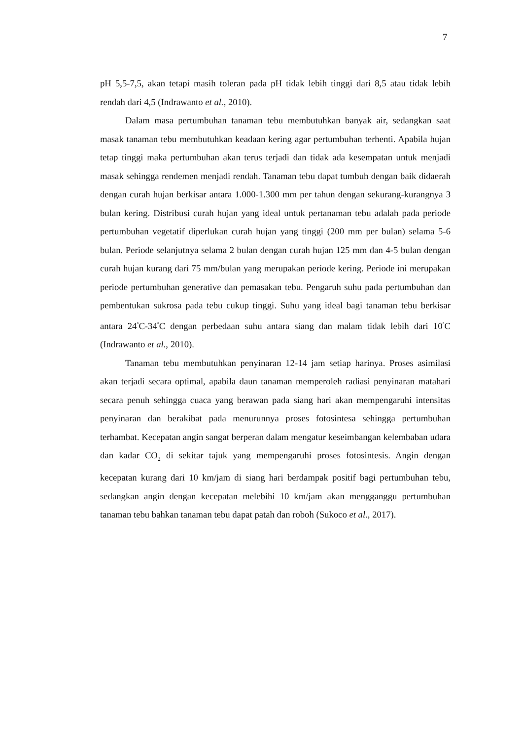7
pH 5,5-7,5, akan tetapi masih toleran pada pH tidak lebih tinggi dari 8,5 atau tidak lebih rendah dari 4,5 (Indrawanto et al., 2010).
Dalam masa pertumbuhan tanaman tebu membutuhkan banyak air, sedangkan saat masak tanaman tebu membutuhkan keadaan kering agar pertumbuhan terhenti. Apabila hujan tetap tinggi maka pertumbuhan akan terus terjadi dan tidak ada kesempatan untuk menjadi masak sehingga rendemen menjadi rendah. Tanaman tebu dapat tumbuh dengan baik didaerah dengan curah hujan berkisar antara 1.000-1.300 mm per tahun dengan sekurang-kurangnya 3 bulan kering. Distribusi curah hujan yang ideal untuk pertanaman tebu adalah pada periode pertumbuhan vegetatif diperlukan curah hujan yang tinggi (200 mm per bulan) selama 5-6 bulan. Periode selanjutnya selama 2 bulan dengan curah hujan 125 mm dan 4-5 bulan dengan curah hujan kurang dari 75 mm/bulan yang merupakan periode kering. Periode ini merupakan periode pertumbuhan generative dan pemasakan tebu. Pengaruh suhu pada pertumbuhan dan pembentukan sukrosa pada tebu cukup tinggi. Suhu yang ideal bagi tanaman tebu berkisar antara 24<sup>°</sup>C-34<sup>°</sup>C dengan perbedaan suhu antara siang dan malam tidak lebih dari 10<sup>°</sup>C (Indrawanto et al., 2010).
Tanaman tebu membutuhkan penyinaran 12-14 jam setiap harinya. Proses asimilasi akan terjadi secara optimal, apabila daun tanaman memperoleh radiasi penyinaran matahari secara penuh sehingga cuaca yang berawan pada siang hari akan mempengaruhi intensitas penyinaran dan berakibat pada menurunnya proses fotosintesa sehingga pertumbuhan terhambat. Kecepatan angin sangat berperan dalam mengatur keseimbangan kelembaban udara dan kadar CO<sub>2</sub> di sekitar tajuk yang mempengaruhi proses fotosintesis. Angin dengan kecepatan kurang dari 10 km/jam di siang hari berdampak positif bagi pertumbuhan tebu, sedangkan angin dengan kecepatan melebihi 10 km/jam akan mengganggu pertumbuhan tanaman tebu bahkan tanaman tebu dapat patah dan roboh (Sukoco et al., 2017).